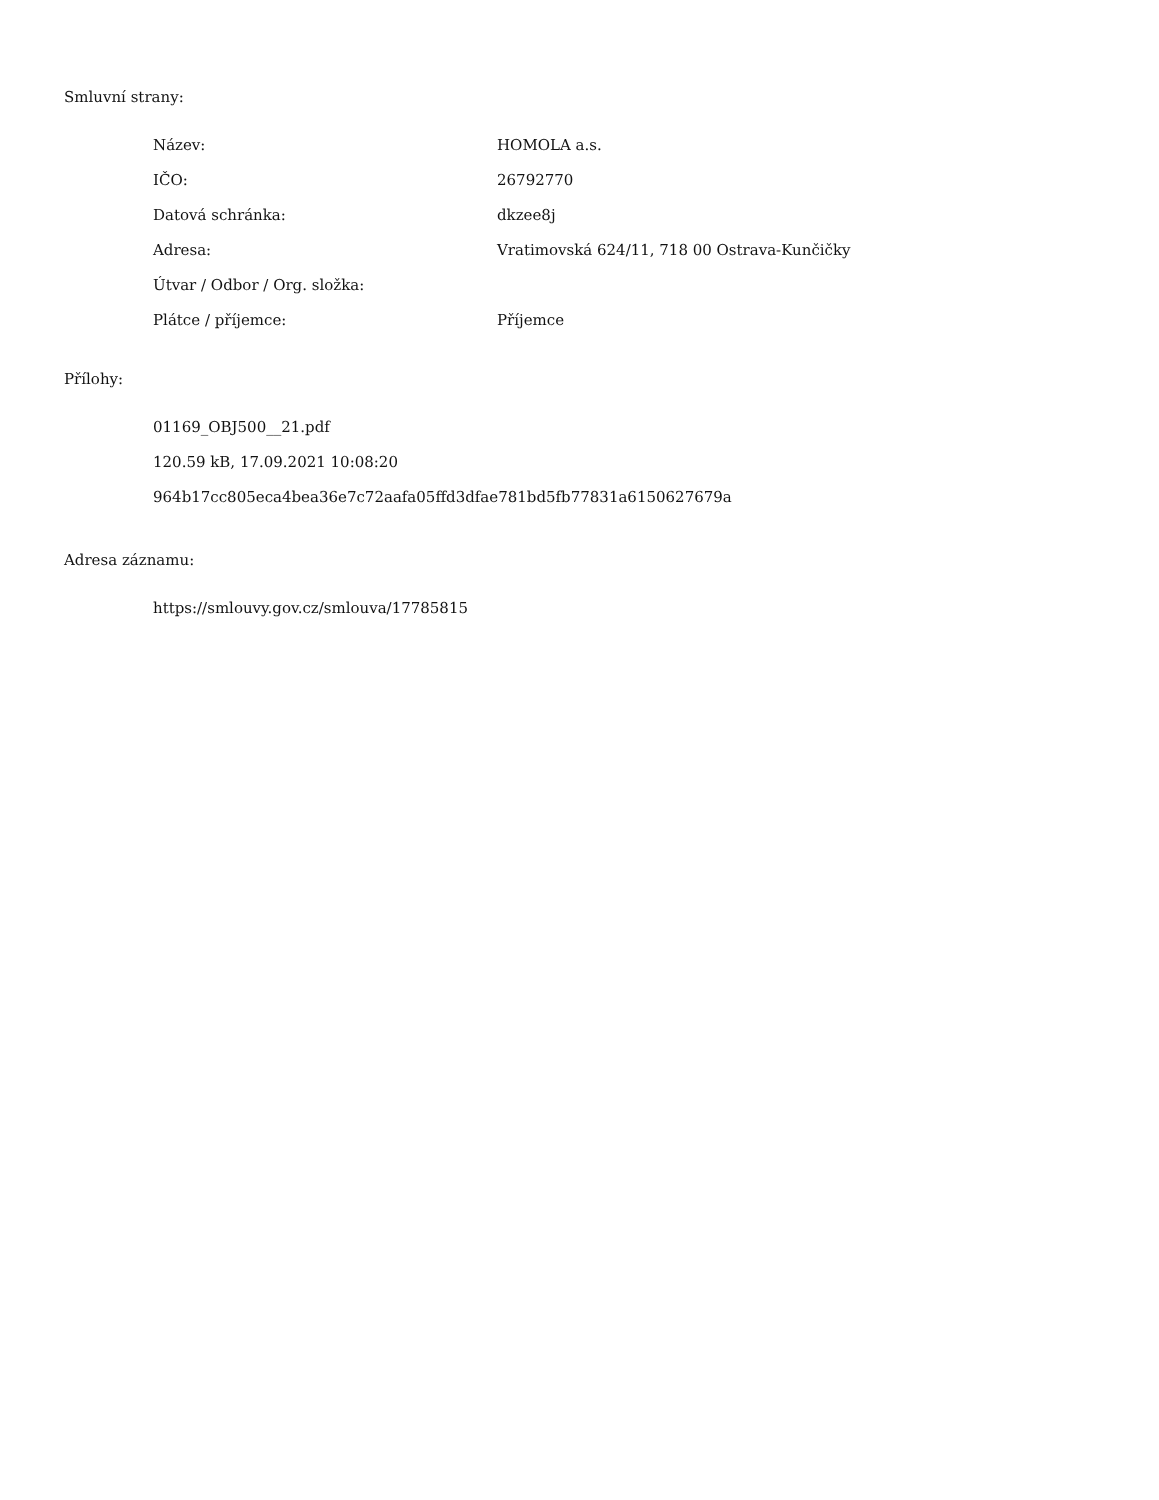Smluvní strany:
| Název: | HOMOLA a.s. |
| IČO: | 26792770 |
| Datová schránka: | dkzee8j |
| Adresa: | Vratimovská 624/11, 718 00 Ostrava-Kunčičky |
| Útvar / Odbor / Org. složka: | |
| Plátce / příjemce: | Příjemce |
Přílohy:
01169_OBJ500__21.pdf
120.59 kB, 17.09.2021 10:08:20
964b17cc805eca4bea36e7c72aafa05ffd3dfae781bd5fb77831a6150627679a
Adresa záznamu:
https://smlouvy.gov.cz/smlouva/17785815